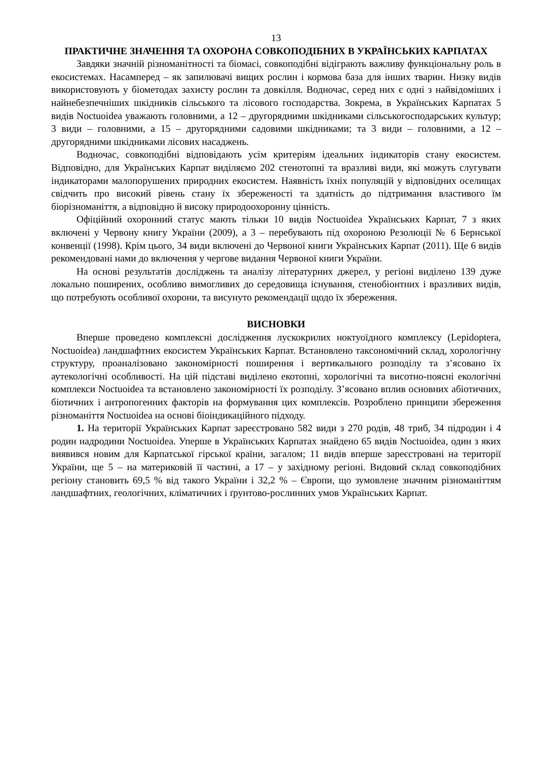13
ПРАКТИЧНЕ ЗНАЧЕННЯ ТА ОХОРОНА СОВКОПОДІБНИХ В УКРАЇНСЬКИХ КАРПАТАХ
Завдяки значній різноманітності та біомасі, совкоподібні відіграють важливу функціональну роль в екосистемах. Насамперед – як запилювачі вищих рослин і кормова база для інших тварин. Низку видів використовують у біометодах захисту рослин та довкілля. Водночас, серед них є одні з найвідоміших і найнебезпечніших шкідників сільського та лісового господарства. Зокрема, в Українських Карпатах 5 видів Noctuoidea уважають головними, а 12 – другорядними шкідниками сільськогосподарських культур; 3 види – головними, а 15 – другорядними садовими шкідниками; та 3 види – головними, а 12 – другорядними шкідниками лісових насаджень.
Водночас, совкоподібні відповідають усім критеріям ідеальних індикаторів стану екосистем. Відповідно, для Українських Карпат виділяємо 202 стенотопні та вразливі види, які можуть слугувати індикаторами малопорушених природних екосистем. Наявність їхніх популяцій у відповідних оселищах свідчить про високий рівень стану їх збереженості та здатність до підтримання властивого їм біорізноманіття, а відповідно й високу природоохоронну цінність.
Офіційний охоронний статус мають тільки 10 видів Noctuoidea Українських Карпат, 7 з яких включені у Червону книгу України (2009), а 3 – перебувають під охороною Резолюції № 6 Бернської конвенції (1998). Крім цього, 34 види включені до Червоної книги Українських Карпат (2011). Ще 6 видів рекомендовані нами до включення у чергове видання Червоної книги України.
На основі результатів досліджень та аналізу літературних джерел, у регіоні виділено 139 дуже локально поширених, особливо вимогливих до середовища існування, стенобіонтних і вразливих видів, що потребують особливої охорони, та висунуто рекомендації щодо їх збереження.
ВИСНОВКИ
Вперше проведено комплексні дослідження лускокрилих ноктуоїдного комплексу (Lepidoptera, Noctuoidea) ландшафтних екосистем Українських Карпат. Встановлено таксономічний склад, хорологічну структуру, проаналізовано закономірності поширення і вертикального розподілу та з’ясовано їх аутекологічні особливості. На цій підставі виділено екотопні, хорологічні та висотно-поясні екологічні комплекси Noctuoidea та встановлено закономірності їх розподілу. З’ясовано вплив основних абіотичних, біотичних і антропогенних факторів на формування цих комплексів. Розроблено принципи збереження різноманіття Noctuoidea на основі біоіндикаційного підходу.
1. На території Українських Карпат зареєстровано 582 види з 270 родів, 48 триб, 34 підродин і 4 родин надродини Noctuoidea. Уперше в Українських Карпатах знайдено 65 видів Noctuoidea, один з яких виявився новим для Карпатської гірської країни, загалом; 11 видів вперше зареєстровані на території України, ще 5 – на материковій її частині, а 17 – у західному регіоні. Видовий склад совкоподібних регіону становить 69,5 % від такого України і 32,2 % – Європи, що зумовлене значним різноманіттям ландшафтних, геологічних, кліматичних і ґрунтово-рослинних умов Українських Карпат.